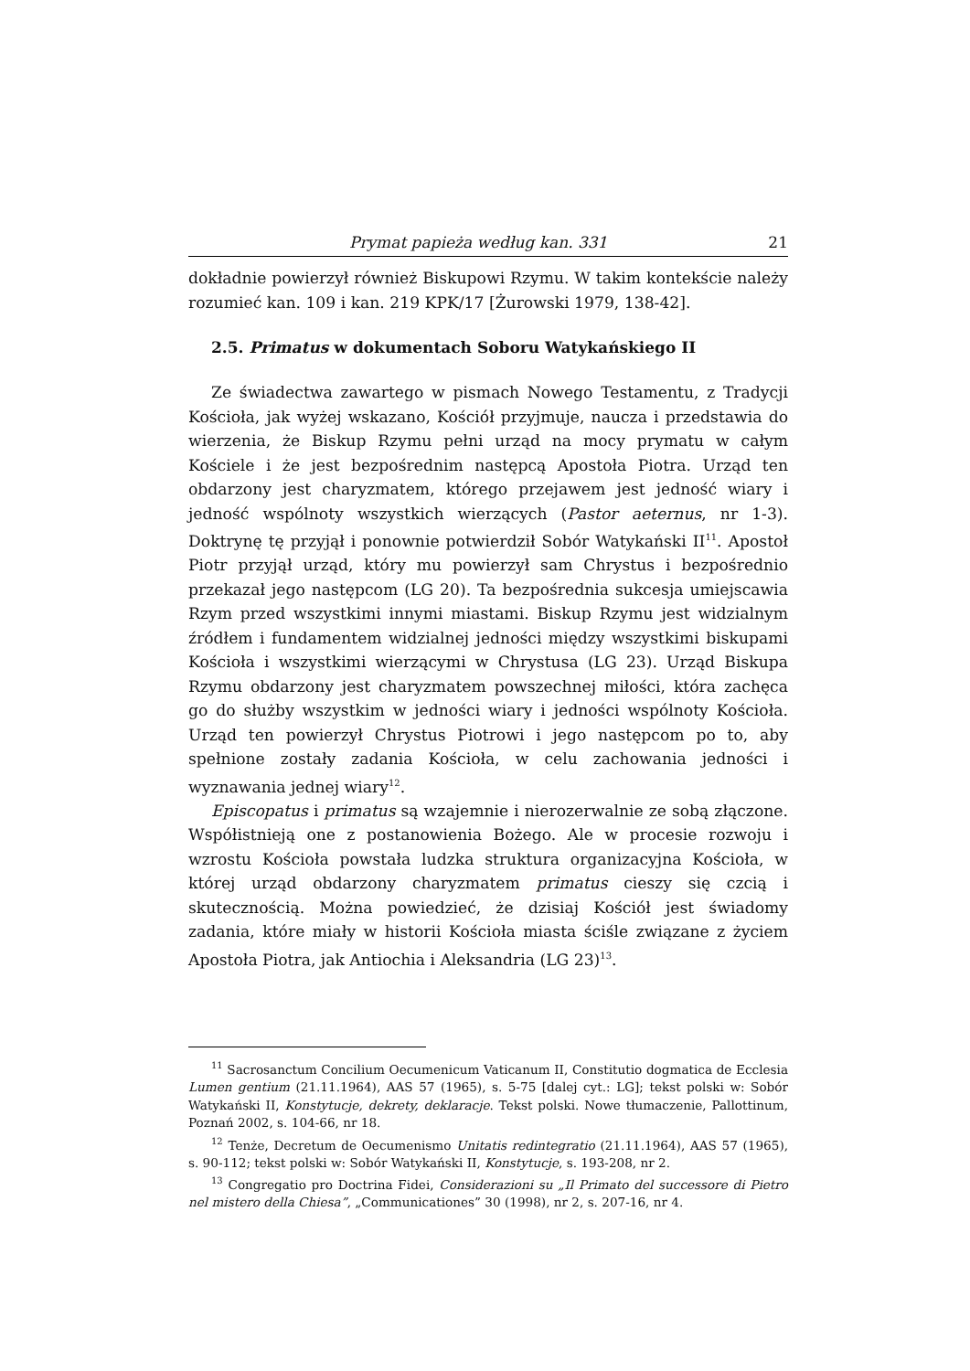Prymat papieża według kan. 331 21
dokładnie powierzył również Biskupowi Rzymu. W takim kontekście należy rozumieć kan. 109 i kan. 219 KPK/17 [Żurowski 1979, 138-42].
2.5. Primatus w dokumentach Soboru Watykańskiego II
Ze świadectwa zawartego w pismach Nowego Testamentu, z Tradycji Kościoła, jak wyżej wskazano, Kościół przyjmuje, naucza i przedstawia do wierzenia, że Biskup Rzymu pełni urząd na mocy prymatu w całym Kościele i że jest bezpośrednim następcą Apostoła Piotra. Urząd ten obdarzony jest charyzmatem, którego przejawem jest jedność wiary i jedność wspólnoty wszystkich wierzących (Pastor aeternus, nr 1-3). Doktrynę tę przyjął i ponownie potwierdził Sobór Watykański II<sup>11</sup>. Apostoł Piotr przyjął urząd, który mu powierzył sam Chrystus i bezpośrednio przekazał jego następcom (LG 20). Ta bezpośrednia sukcesja umiejscawia Rzym przed wszystkimi innymi miastami. Biskup Rzymu jest widzialnym źródłem i fundamentem widzialnej jedności między wszystkimi biskupami Kościoła i wszystkimi wierzącymi w Chrystusa (LG 23). Urząd Biskupa Rzymu obdarzony jest charyzmatem powszechnej miłości, która zachęca go do służby wszystkim w jedności wiary i jedności wspólnoty Kościoła. Urząd ten powierzył Chrystus Piotrowi i jego następcom po to, aby spełnione zostały zadania Kościoła, w celu zachowania jedności i wyznawania jednej wiary<sup>12</sup>.
Episcopatus i primatus są wzajemnie i nierozerwalnie ze sobą złączone. Współistnieją one z postanowienia Bożego. Ale w procesie rozwoju i wzrostu Kościoła powstała ludzka struktura organizacyjna Kościoła, w której urząd obdarzony charyzmatem primatus cieszy się czcią i skutecznością. Można powiedzieć, że dzisiaj Kościół jest świadomy zadania, które miały w historii Kościoła miasta ściśle związane z życiem Apostoła Piotra, jak Antiochia i Aleksandria (LG 23)<sup>13</sup>.
<sup>11</sup> Sacrosanctum Concilium Oecumenicum Vaticanum II, Constitutio dogmatica de Ecclesia Lumen gentium (21.11.1964), AAS 57 (1965), s. 5-75 [dalej cyt.: LG]; tekst polski w: Sobór Watykański II, Konstytucje, dekrety, deklaracje. Tekst polski. Nowe tłumaczenie, Pallottinum, Poznań 2002, s. 104-66, nr 18.
<sup>12</sup> Tenże, Decretum de Oecumenismo Unitatis redintegratio (21.11.1964), AAS 57 (1965), s. 90-112; tekst polski w: Sobór Watykański II, Konstytucje, s. 193-208, nr 2.
<sup>13</sup> Congregatio pro Doctrina Fidei, Considerazioni su „Il Primato del successore di Pietro nel mistero della Chiesa”, „Communicationes” 30 (1998), nr 2, s. 207-16, nr 4.